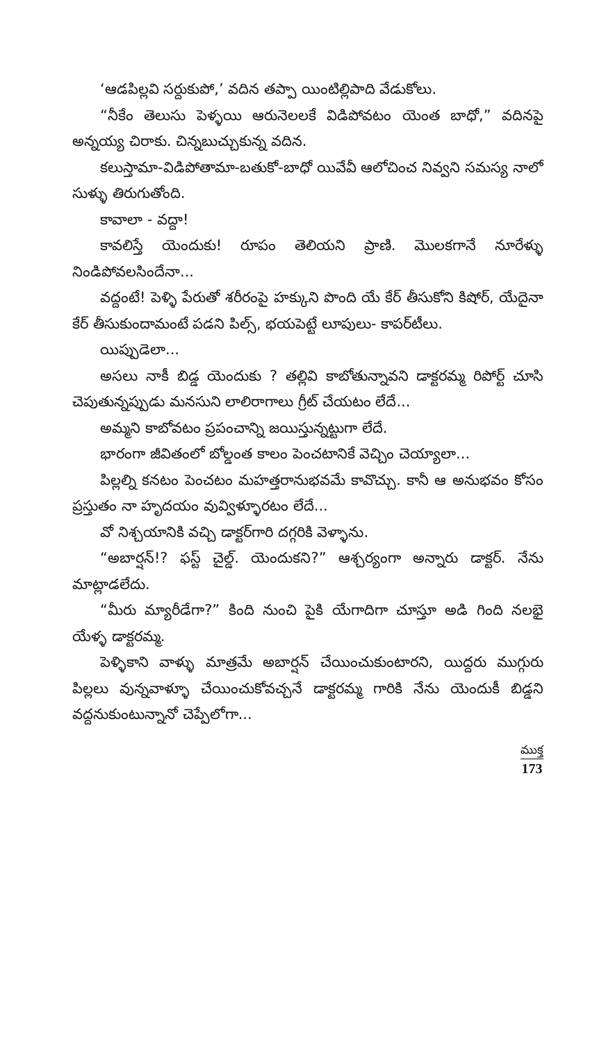‘ఆడపిల్లవి సర్దుకుపో,’ వదిన తప్పా యింటిల్లిపాది వేడుకోలు.
“నీకేం తెలుసు పెళ్ళయి ఆరునెలలకే విడిపోవటం యెంత బాధో,” వదినపై అన్నయ్య చిరాకు. చిన్నబుచ్చుకున్న వదిన.
కలుస్తామా-విడిపోతామా-బతుకో-బాధో యివేవీ ఆలోచించ నివ్వని సమస్య నాలో సుళ్ళు తిరుగుతోంది.
కావాలా - వద్దా!
కావలిస్తే యెందుకు! రూపం తెలియని ప్రాణి. మొలకగానే నూరేళ్ళు నిండిపోవలసిందేనా...
వద్దంటే! పెళ్ళి పేరుతో శరీరంపై హక్కుని పొంది యే కేర్ తీసుకోని కిషోర్, యేదైనా కేర్ తీసుకుందామంటే పడని పిల్స్, భయపెట్టే లూపులు- కాపర్‌టీలు.
యిప్పుడెలా...
అసలు నాకీ బిడ్డ యెందుకు ? తల్లివి కాబోతున్నావని డాక్టరమ్మ రిపోర్ట్ చూసి చెపుతున్నప్పుడు మనసుని లాలిరాగాలు గ్రీట్ చేయటం లేదే...
అమ్మని కాబోవటం ప్రపంచాన్ని జయిస్తున్నట్టుగా లేదే.
భారంగా జీవితంలో బోల్డంత కాలం పెంచటానికే వెచ్చిం చెయ్యాలా...
పిల్లల్ని కనటం పెంచటం మహత్తరానుభవమే కావొచ్చు. కానీ ఆ అనుభవం కోసం ప్రస్తుతం నా హృదయం వువ్విళ్ళూరటం లేదే...
వో నిశ్చయానికి వచ్చి డాక్టర్‌గారి దగ్గరికి వెళ్ళాను.
“అబార్షన్!? ఫస్ట్ చైల్డ్. యెందుకని?” ఆశ్చర్యంగా అన్నారు డాక్టర్. నేను మాట్లాడలేదు.
“మీరు మ్యారీడేగా?” కింది నుంచి పైకి యేగాదిగా చూస్తూ అడి గింది నలభై యేళ్ళ డాక్టరమ్మ.
పెళ్ళికాని వాళ్ళు మాత్రమే అబార్షన్ చేయించుకుంటారని, యిద్దరు ముగ్గురు పిల్లలు వున్నవాళ్ళూ చేయించుకోవచ్చనే డాక్టరమ్మ గారికి నేను యెందుకీ బిడ్డని వద్దనుకుంటున్నానో చెప్పేలోగా...
ముక్త
173